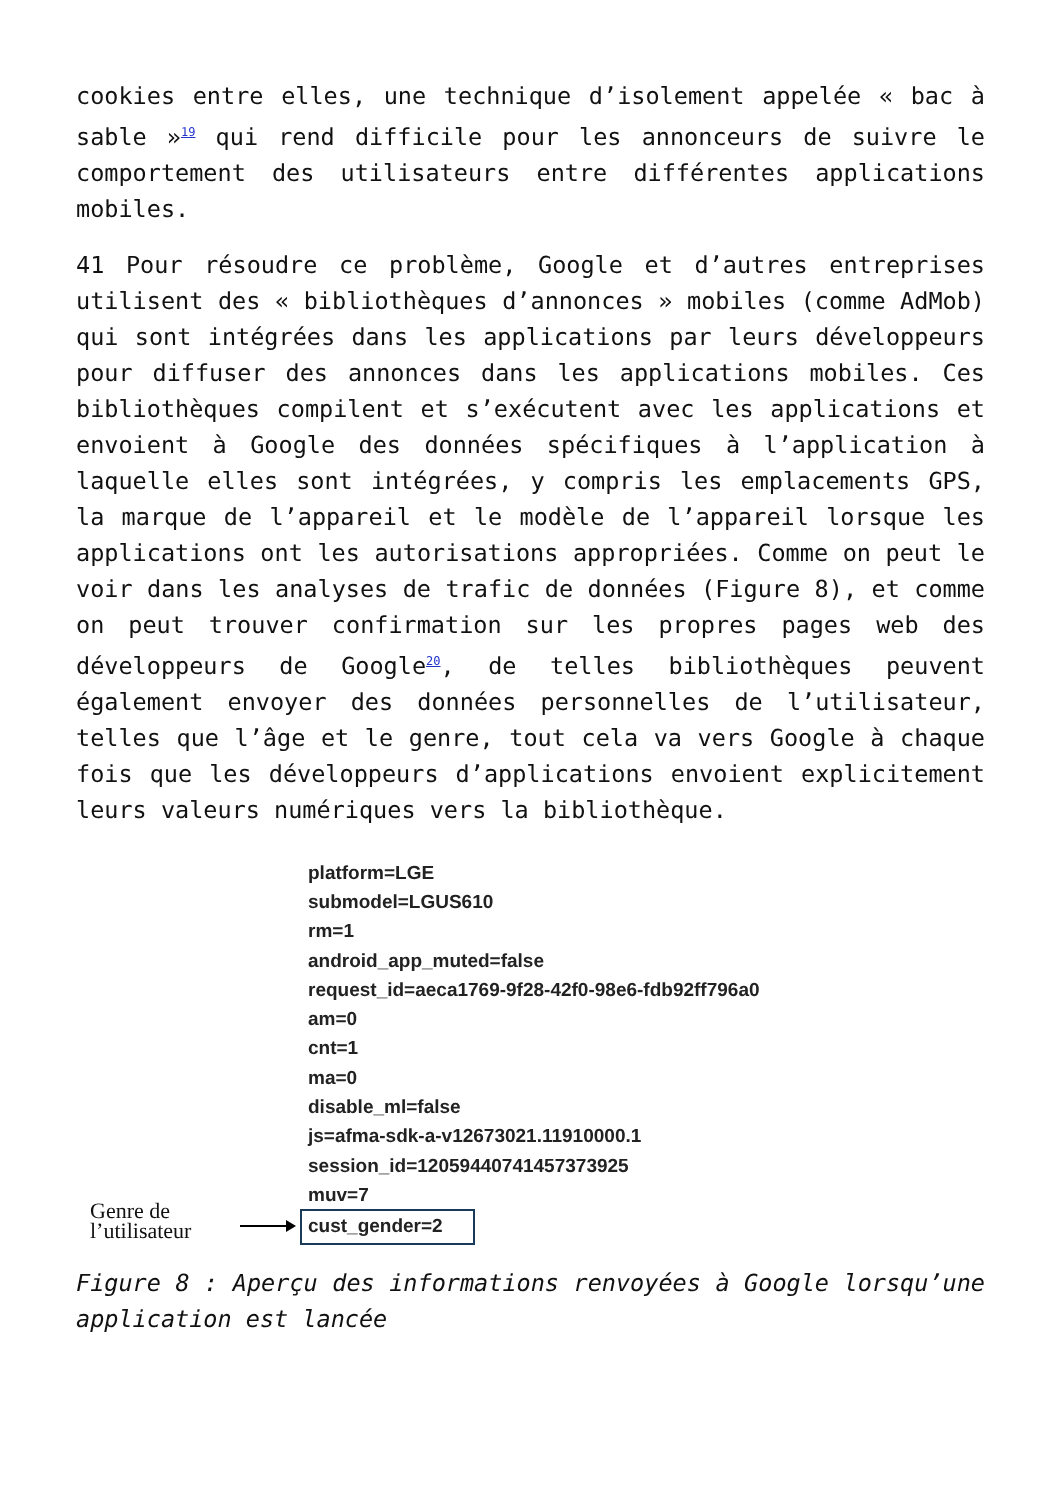cookies entre elles, une technique d’isolement appelée « bac à sable »<sup>19</sup> qui rend difficile pour les annonceurs de suivre le comportement des utilisateurs entre différentes applications mobiles.
41 Pour résoudre ce problème, Google et d’autres entreprises utilisent des « bibliothèques d’annonces » mobiles (comme AdMob) qui sont intégrées dans les applications par leurs développeurs pour diffuser des annonces dans les applications mobiles. Ces bibliothèques compilent et s’exécutent avec les applications et envoient à Google des données spécifiques à l’application à laquelle elles sont intégrées, y compris les emplacements GPS, la marque de l’appareil et le modèle de l’appareil lorsque les applications ont les autorisations appropriées. Comme on peut le voir dans les analyses de trafic de données (Figure 8), et comme on peut trouver confirmation sur les propres pages web des développeurs de Google<sup>20</sup>, de telles bibliothèques peuvent également envoyer des données personnelles de l’utilisateur, telles que l’âge et le genre, tout cela va vers Google à chaque fois que les développeurs d’applications envoient explicitement leurs valeurs numériques vers la bibliothèque.
Genre de
l’utilisateur
platform=LGE
submodel=LGUS610
rm=1
android_app_muted=false
request_id=aeca1769-9f28-42f0-98e6-fdb92ff796a0
am=0
cnt=1
ma=0
disable_ml=false
js=afma-sdk-a-v12673021.11910000.1
session_id=12059440741457373925
muv=7
cust_gender=2
Figure 8 : Aperçu des informations renvoyées à Google lorsqu’une application est lancée